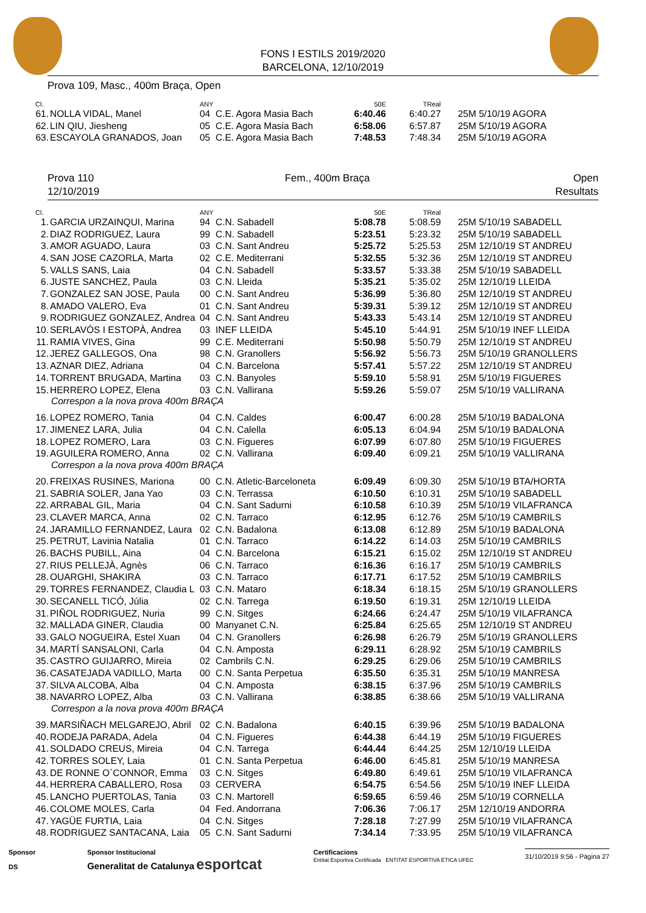FONS I ESTILS 2019/2020
BARCELONA, 12/10/2019
Prova 109, Masc., 400m Braça, Open
| Cl. | | ANY | | 50E | TReal | |
| --- | --- | --- | --- | --- | --- | --- |
| 61. | NOLLA VIDAL, Manel | 04 | C.E. Agora Masia Bach | 6:40.46 | 6:40.27 | 25M 5/10/19 AGORA |
| 62. | LIN QIU, Jiesheng | 05 | C.E. Agora Masia Bach | 6:58.06 | 6:57.87 | 25M 5/10/19 AGORA |
| 63. | ESCAYOLA GRANADOS, Joan | 05 | C.E. Agora Masia Bach | 7:48.53 | 7:48.34 | 25M 5/10/19 AGORA |
Prova 110
12/10/2019
Fem., 400m Braça Open
Resultats
| Cl. | | ANY | | 50E | TReal | |
| --- | --- | --- | --- | --- | --- | --- |
| 1. | GARCIA URZAINQUI, Marina | 94 | C.N. Sabadell | 5:08.78 | 5:08.59 | 25M 5/10/19 SABADELL |
| 2. | DIAZ RODRIGUEZ, Laura | 99 | C.N. Sabadell | 5:23.51 | 5:23.32 | 25M 5/10/19 SABADELL |
| 3. | AMOR AGUADO, Laura | 03 | C.N. Sant Andreu | 5:25.72 | 5:25.53 | 25M 12/10/19 ST ANDREU |
| 4. | SAN JOSE CAZORLA, Marta | 02 | C.E. Mediterrani | 5:32.55 | 5:32.36 | 25M 12/10/19 ST ANDREU |
| 5. | VALLS SANS, Laia | 04 | C.N. Sabadell | 5:33.57 | 5:33.38 | 25M 5/10/19 SABADELL |
| 6. | JUSTE SANCHEZ, Paula | 03 | C.N. Lleida | 5:35.21 | 5:35.02 | 25M 12/10/19 LLEIDA |
| 7. | GONZALEZ SAN JOSE, Paula | 00 | C.N. Sant Andreu | 5:36.99 | 5:36.80 | 25M 12/10/19 ST ANDREU |
| 8. | AMADO VALERO, Eva | 01 | C.N. Sant Andreu | 5:39.31 | 5:39.12 | 25M 12/10/19 ST ANDREU |
| 9. | RODRIGUEZ GONZALEZ, Andrea | 04 | C.N. Sant Andreu | 5:43.33 | 5:43.14 | 25M 12/10/19 ST ANDREU |
| 10. | SERLAVÓS I ESTOPÀ, Andrea | 03 | INEF LLEIDA | 5:45.10 | 5:44.91 | 25M 5/10/19 INEF LLEIDA |
| 11. | RAMIA VIVES, Gina | 99 | C.E. Mediterrani | 5:50.98 | 5:50.79 | 25M 12/10/19 ST ANDREU |
| 12. | JEREZ GALLEGOS, Ona | 98 | C.N. Granollers | 5:56.92 | 5:56.73 | 25M 5/10/19 GRANOLLERS |
| 13. | AZNAR DIEZ, Adriana | 04 | C.N. Barcelona | 5:57.41 | 5:57.22 | 25M 12/10/19 ST ANDREU |
| 14. | TORRENT BRUGADA, Martina | 03 | C.N. Banyoles | 5:59.10 | 5:58.91 | 25M 5/10/19 FIGUERES |
| 15. | HERRERO LOPEZ, Elena | 03 | C.N. Vallirana | 5:59.26 | 5:59.07 | 25M 5/10/19 VALLIRANA |
| Correspon a la nova prova 400m BRAÇA | | | | | | |
| 16. | LOPEZ ROMERO, Tania | 04 | C.N. Caldes | 6:00.47 | 6:00.28 | 25M 5/10/19 BADALONA |
| 17. | JIMENEZ LARA, Julia | 04 | C.N. Calella | 6:05.13 | 6:04.94 | 25M 5/10/19 BADALONA |
| 18. | LOPEZ ROMERO, Lara | 03 | C.N. Figueres | 6:07.99 | 6:07.80 | 25M 5/10/19 FIGUERES |
| 19. | AGUILERA ROMERO, Anna | 02 | C.N. Vallirana | 6:09.40 | 6:09.21 | 25M 5/10/19 VALLIRANA |
| Correspon a la nova prova 400m BRAÇA | | | | | | |
| 20. | FREIXAS RUSINES, Mariona | 00 | C.N. Atletic-Barceloneta | 6:09.49 | 6:09.30 | 25M 5/10/19 BTA/HORTA |
| 21. | SABRIA SOLER, Jana Yao | 03 | C.N. Terrassa | 6:10.50 | 6:10.31 | 25M 5/10/19 SABADELL |
| 22. | ARRABAL GIL, Maria | 04 | C.N. Sant Sadurni | 6:10.58 | 6:10.39 | 25M 5/10/19 VILAFRANCA |
| 23. | CLAVER MARCA, Anna | 02 | C.N. Tarraco | 6:12.95 | 6:12.76 | 25M 5/10/19 CAMBRILS |
| 24. | JARAMILLO FERNANDEZ, Laura | 02 | C.N. Badalona | 6:13.08 | 6:12.89 | 25M 5/10/19 BADALONA |
| 25. | PETRUT, Lavinia Natalia | 01 | C.N. Tarraco | 6:14.22 | 6:14.03 | 25M 5/10/19 CAMBRILS |
| 26. | BACHS PUBILL, Aina | 04 | C.N. Barcelona | 6:15.21 | 6:15.02 | 25M 12/10/19 ST ANDREU |
| 27. | RIUS PELLEJÀ, Agnès | 06 | C.N. Tarraco | 6:16.36 | 6:16.17 | 25M 5/10/19 CAMBRILS |
| 28. | OUARGHI, SHAKIRA | 03 | C.N. Tarraco | 6:17.71 | 6:17.52 | 25M 5/10/19 CAMBRILS |
| 29. | TORRES FERNANDEZ, Claudia L | 03 | C.N. Mataro | 6:18.34 | 6:18.15 | 25M 5/10/19 GRANOLLERS |
| 30. | SECANELL TICÓ, Júlia | 02 | C.N. Tarrega | 6:19.50 | 6:19.31 | 25M 12/10/19 LLEIDA |
| 31. | PIÑOL RODRIGUEZ, Nuria | 99 | C.N. Sitges | 6:24.66 | 6:24.47 | 25M 5/10/19 VILAFRANCA |
| 32. | MALLADA GINER, Claudia | 00 | Manyanet C.N. | 6:25.84 | 6:25.65 | 25M 12/10/19 ST ANDREU |
| 33. | GALO NOGUEIRA, Estel Xuan | 04 | C.N. Granollers | 6:26.98 | 6:26.79 | 25M 5/10/19 GRANOLLERS |
| 34. | MARTÍ SANSALONI, Carla | 04 | C.N. Amposta | 6:29.11 | 6:28.92 | 25M 5/10/19 CAMBRILS |
| 35. | CASTRO GUIJARRO, Mireia | 02 | Cambrils C.N. | 6:29.25 | 6:29.06 | 25M 5/10/19 CAMBRILS |
| 36. | CASATEJADA VADILLO, Marta | 00 | C.N. Santa Perpetua | 6:35.50 | 6:35.31 | 25M 5/10/19 MANRESA |
| 37. | SILVA ALCOBA, Alba | 04 | C.N. Amposta | 6:38.15 | 6:37.96 | 25M 5/10/19 CAMBRILS |
| 38. | NAVARRO LOPEZ, Alba | 03 | C.N. Vallirana | 6:38.85 | 6:38.66 | 25M 5/10/19 VALLIRANA |
| Correspon a la nova prova 400m BRAÇA | | | | | | |
| 39. | MARSIÑACH MELGAREJO, Abril | 02 | C.N. Badalona | 6:40.15 | 6:39.96 | 25M 5/10/19 BADALONA |
| 40. | RODEJA PARADA, Adela | 04 | C.N. Figueres | 6:44.38 | 6:44.19 | 25M 5/10/19 FIGUERES |
| 41. | SOLDADO CREUS, Mireia | 04 | C.N. Tarrega | 6:44.44 | 6:44.25 | 25M 12/10/19 LLEIDA |
| 42. | TORRES SOLEY, Laia | 01 | C.N. Santa Perpetua | 6:46.00 | 6:45.81 | 25M 5/10/19 MANRESA |
| 43. | DE RONNE O´CONNOR, Emma | 03 | C.N. Sitges | 6:49.80 | 6:49.61 | 25M 5/10/19 VILAFRANCA |
| 44. | HERRERA CABALLERO, Rosa | 03 | CERVERA | 6:54.75 | 6:54.56 | 25M 5/10/19 INEF LLEIDA |
| 45. | LANCHO PUERTOLAS, Tania | 03 | C.N. Martorell | 6:59.65 | 6:59.46 | 25M 5/10/19 CORNELLA |
| 46. | COLOME MOLES, Carla | 04 | Fed. Andorrana | 7:06.36 | 7:06.17 | 25M 12/10/19 ANDORRA |
| 47. | YAGÜE FURTIA, Laia | 04 | C.N. Sitges | 7:28.18 | 7:27.99 | 25M 5/10/19 VILAFRANCA |
| 48. | RODRIGUEZ SANTACANA, Laia | 05 | C.N. Sant Sadurni | 7:34.14 | 7:33.95 | 25M 5/10/19 VILAFRANCA |
Sponsor
DS
Sponsor Institucional
Generalitat de Catalunya esportcat
Certificacions
Entitat Esportiva Certificada ENTITAT ESPORTIVA ÈTICA UFEC
31/10/2019 9:56 - Pàgina 27